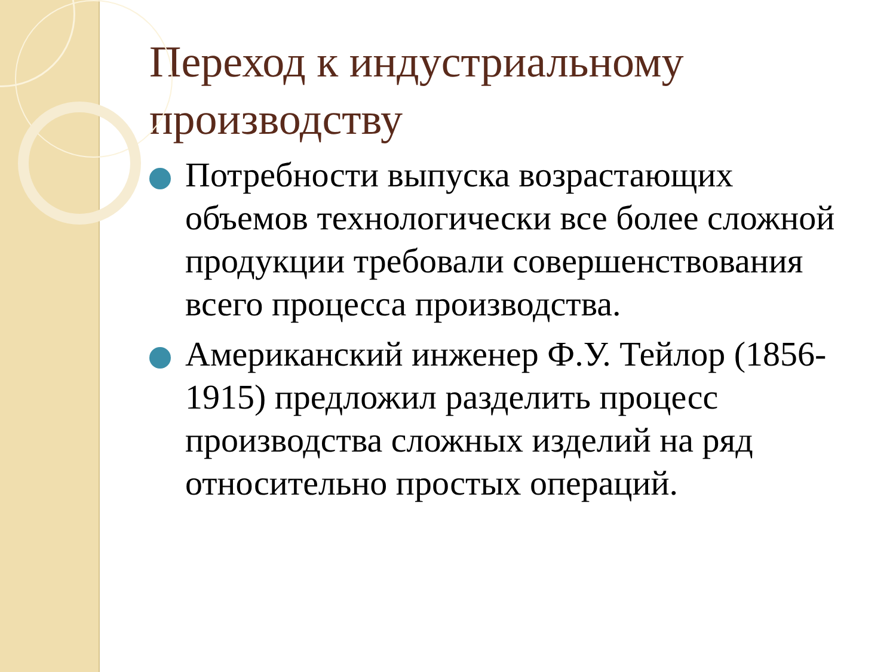Переход к индустриальному производству
Потребности выпуска возрастающих объемов технологически все более сложной продукции требовали совершенствования всего процесса производства.
Американский инженер Ф.У. Тейлор (1856-1915) предложил разделить процесс производства сложных изделий на ряд относительно простых операций.